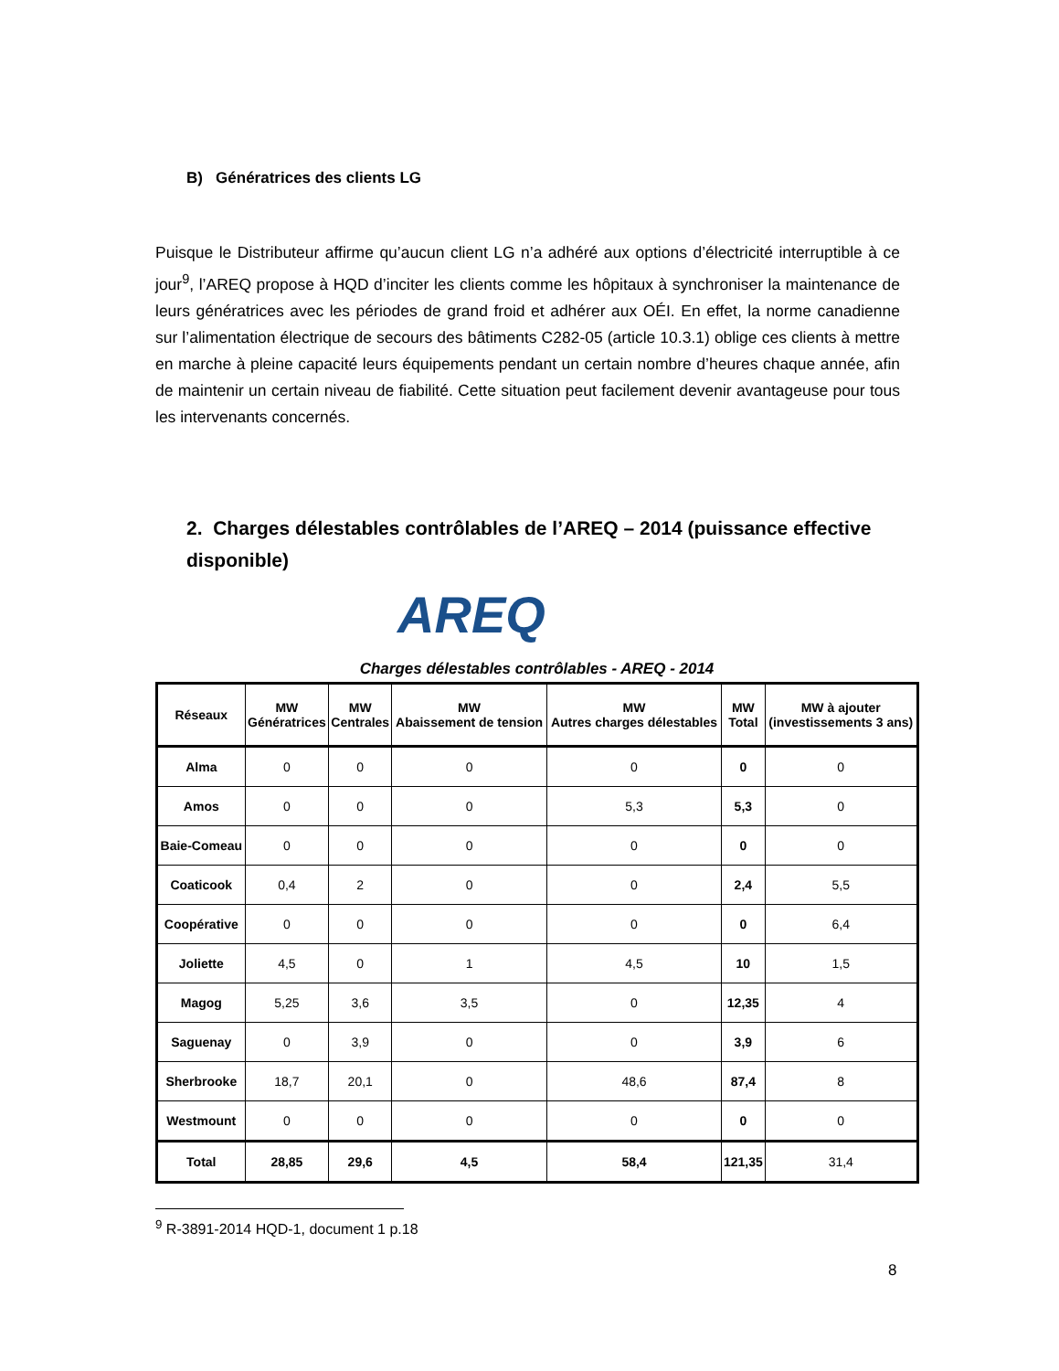B) Génératrices des clients LG
Puisque le Distributeur affirme qu’aucun client LG n’a adhéré aux options d’électricité interruptible à ce jour<sup>9</sup>, l’AREQ propose à HQD d’inciter les clients comme les hôpitaux à synchroniser la maintenance de leurs génératrices avec les périodes de grand froid et adhérer aux OÉI. En effet, la norme canadienne sur l’alimentation électrique de secours des bâtiments C282-05 (article 10.3.1) oblige ces clients à mettre en marche à pleine capacité leurs équipements pendant un certain nombre d’heures chaque année, afin de maintenir un certain niveau de fiabilité. Cette situation peut facilement devenir avantageuse pour tous les intervenants concernés.
2. Charges délestables contrôlables de l’AREQ – 2014 (puissance effective disponible)
AREQ
Charges délestables contrôlables - AREQ - 2014
| Réseaux | MW Génératrices | MW Centrales | MW Abaissement de tension | MW Autres charges délestables | MW Total | MW à ajouter (investissements 3 ans) |
| --- | --- | --- | --- | --- | --- | --- |
| Alma | 0 | 0 | 0 | 0 | 0 | 0 |
| Amos | 0 | 0 | 0 | 5,3 | 5,3 | 0 |
| Baie-Comeau | 0 | 0 | 0 | 0 | 0 | 0 |
| Coaticook | 0,4 | 2 | 0 | 0 | 2,4 | 5,5 |
| Coopérative | 0 | 0 | 0 | 0 | 0 | 6,4 |
| Joliette | 4,5 | 0 | 1 | 4,5 | 10 | 1,5 |
| Magog | 5,25 | 3,6 | 3,5 | 0 | 12,35 | 4 |
| Saguenay | 0 | 3,9 | 0 | 0 | 3,9 | 6 |
| Sherbrooke | 18,7 | 20,1 | 0 | 48,6 | 87,4 | 8 |
| Westmount | 0 | 0 | 0 | 0 | 0 | 0 |
| Total | 28,85 | 29,6 | 4,5 | 58,4 | 121,35 | 31,4 |
<sup>9</sup> R-3891-2014 HQD-1, document 1 p.18
8